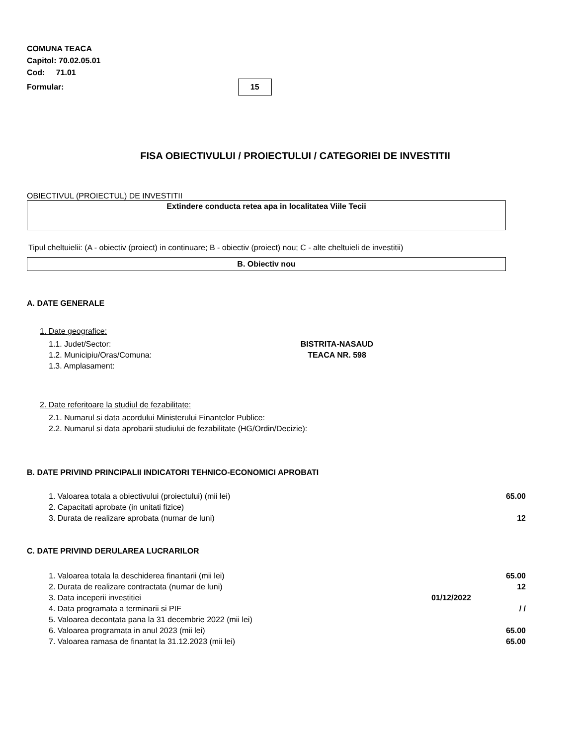COMUNA TEACA
Capitol: 70.02.05.01
Cod: 71.01
Formular: 15
FISA OBIECTIVULUI / PROIECTULUI / CATEGORIEI DE INVESTITII
OBIECTIVUL (PROIECTUL) DE INVESTITII
Extindere conducta retea apa in localitatea Viile Tecii
Tipul cheltuielii: (A - obiectiv (proiect) in continuare; B - obiectiv (proiect) nou; C - alte cheltuieli de investitii)
B. Obiectiv nou
A. DATE GENERALE
1. Date geografice:
1.1. Judet/Sector: BISTRITA-NASAUD
1.2. Municipiu/Oras/Comuna: TEACA NR. 598
1.3. Amplasament:
2. Date referitoare la studiul de fezabilitate:
2.1. Numarul si data acordului Ministerului Finantelor Publice:
2.2. Numarul si data aprobarii studiului de fezabilitate (HG/Ordin/Decizie):
B. DATE PRIVIND PRINCIPALII INDICATORI TEHNICO-ECONOMICI APROBATI
1. Valoarea totala a obiectivului (proiectului) (mii lei) 65.00
2. Capacitati aprobate (in unitati fizice)
3. Durata de realizare aprobata (numar de luni) 12
C. DATE PRIVIND DERULAREA LUCRARILOR
1. Valoarea totala la deschiderea finantarii (mii lei) 65.00
2. Durata de realizare contractata (numar de luni) 12
3. Data inceperii investitiei 01/12/2022
4. Data programata a terminarii si PIF / /
5. Valoarea decontata pana la 31 decembrie 2022 (mii lei)
6. Valoarea programata in anul 2023 (mii lei) 65.00
7. Valoarea ramasa de finantat la 31.12.2023 (mii lei) 65.00